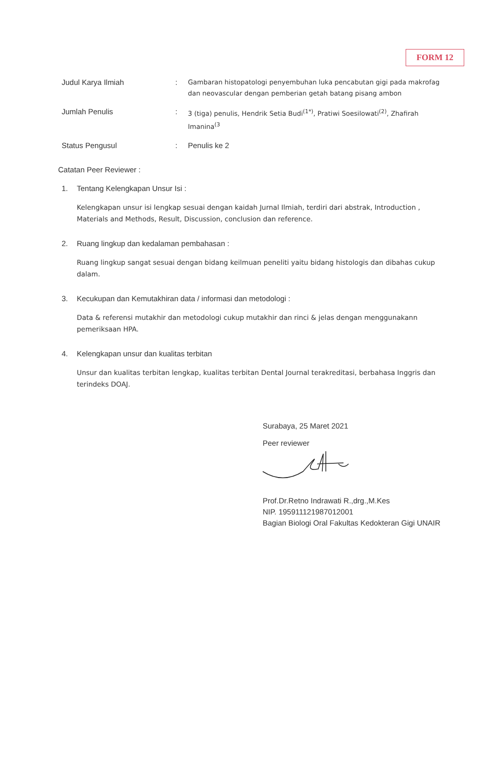FORM 12
Judul Karya Ilmiah :
Gambaran histopatologi penyembuhan luka pencabutan gigi pada makrofag dan neovascular dengan pemberian getah batang pisang ambon
Jumlah Penulis :
3 (tiga) penulis, Hendrik Setia Budi<sup>(1*)</sup>, Pratiwi Soesilowati<sup>(2)</sup>, Zhafirah Imanina<sup>(3</sup>
Status Pengusul : Penulis ke 2
Catatan Peer Reviewer :
1. Tentang Kelengkapan Unsur Isi :
Kelengkapan unsur isi lengkap sesuai dengan kaidah Jurnal Ilmiah, terdiri dari abstrak, Introduction , Materials and Methods, Result, Discussion, conclusion dan reference.
2. Ruang lingkup dan kedalaman pembahasan :
Ruang lingkup sangat sesuai dengan bidang keilmuan peneliti yaitu bidang histologis dan dibahas cukup dalam.
3. Kecukupan dan Kemutakhiran data / informasi dan metodologi :
Data & referensi mutakhir dan metodologi cukup mutakhir dan rinci & jelas dengan menggunakann pemeriksaan HPA.
4. Kelengkapan unsur dan kualitas terbitan
Unsur dan kualitas terbitan lengkap, kualitas terbitan Dental Journal terakreditasi, berbahasa Inggris dan terindeks DOAJ.
Surabaya, 25 Maret 2021
Peer reviewer
Prof.Dr.Retno Indrawati R.,drg.,M.Kes
NIP. 195911121987012001
Bagian Biologi Oral Fakultas Kedokteran Gigi UNAIR